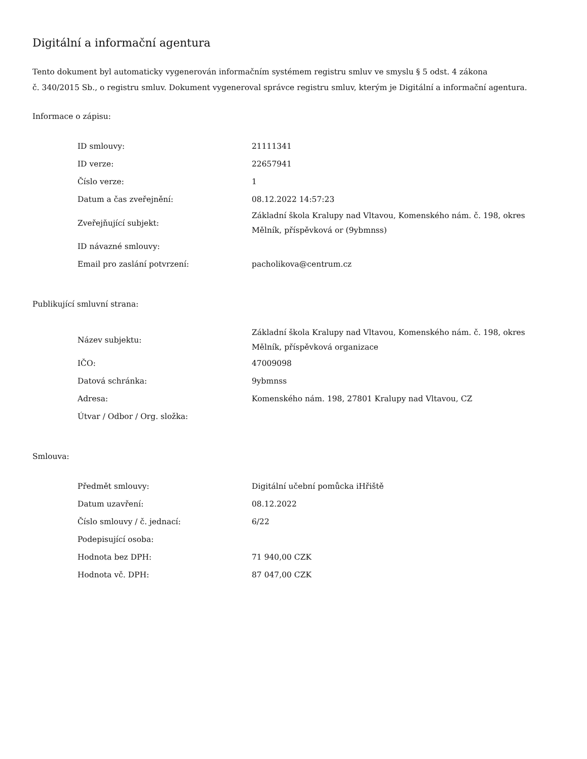Digitální a informační agentura
Tento dokument byl automaticky vygenerován informačním systémem registru smluv ve smyslu § 5 odst. 4 zákona
č. 340/2015 Sb., o registru smluv. Dokument vygeneroval správce registru smluv, kterým je Digitální a informační agentura.
Informace o zápisu:
| ID smlouvy: | 21111341 |
| ID verze: | 22657941 |
| Číslo verze: | 1 |
| Datum a čas zveřejnění: | 08.12.2022 14:57:23 |
| Zveřejňující subjekt: | Základní škola Kralupy nad Vltavou, Komenského nám. č. 198, okres Mělník, příspěvková or (9ybmnss) |
| ID návazné smlouvy: | |
| Email pro zaslání potvrzení: | pacholikova@centrum.cz |
Publikující smluvní strana:
| Název subjektu: | Základní škola Kralupy nad Vltavou, Komenského nám. č. 198, okres Mělník, příspěvková organizace |
| IČO: | 47009098 |
| Datová schránka: | 9ybmnss |
| Adresa: | Komenského nám. 198, 27801 Kralupy nad Vltavou, CZ |
| Útvar / Odbor / Org. složka: | |
Smlouva:
| Předmět smlouvy: | Digitální učební pomůcka iHřiště |
| Datum uzavření: | 08.12.2022 |
| Číslo smlouvy / č. jednací: | 6/22 |
| Podepisující osoba: | |
| Hodnota bez DPH: | 71 940,00 CZK |
| Hodnota vč. DPH: | 87 047,00 CZK |